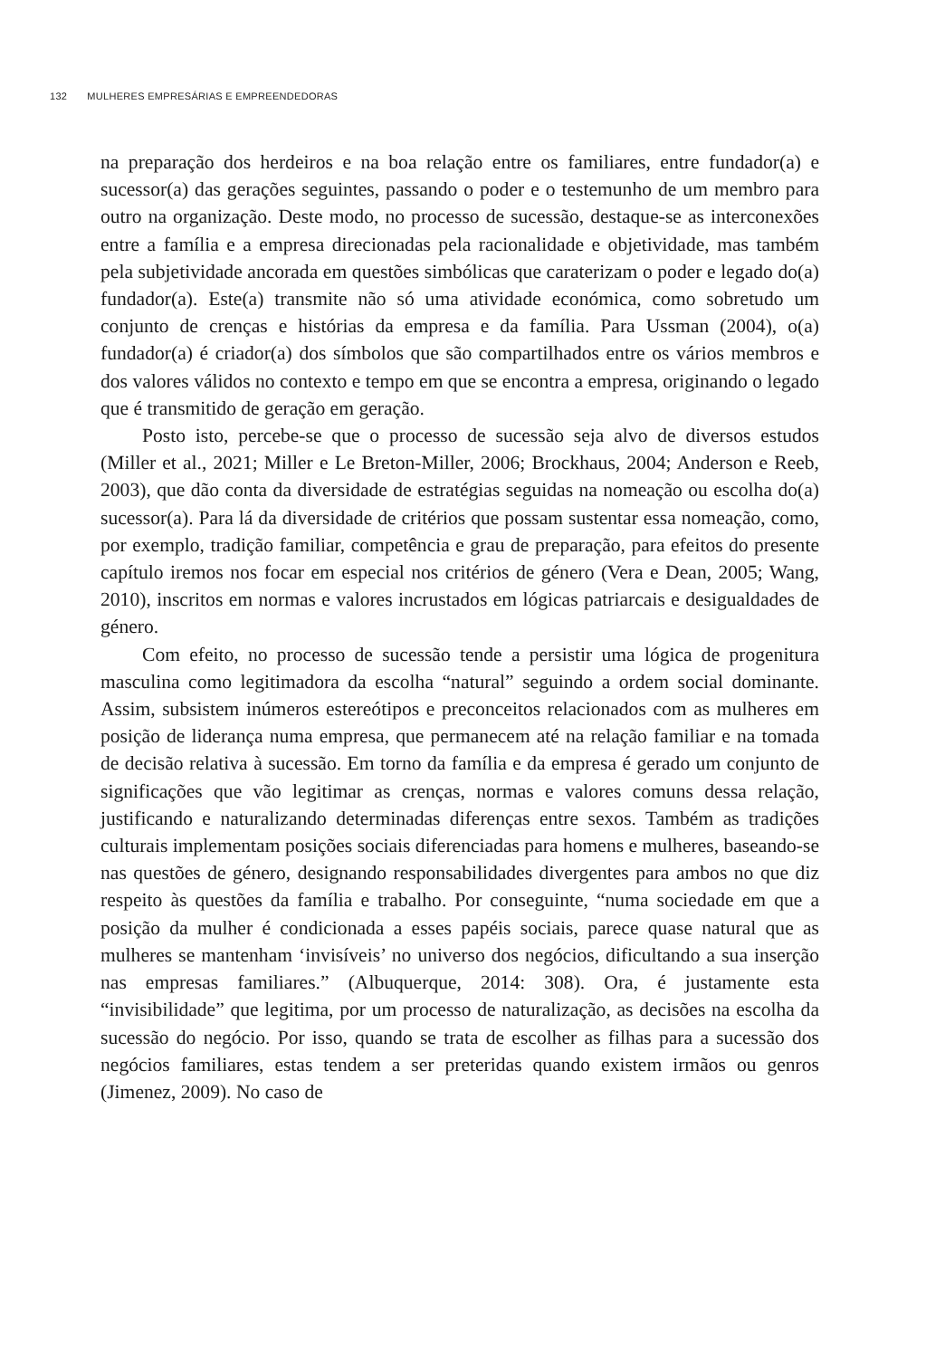132 MULHERES EMPRESÁRIAS E EMPREENDEDORAS
na preparação dos herdeiros e na boa relação entre os familiares, entre fundador(a) e sucessor(a) das gerações seguintes, passando o poder e o testemunho de um membro para outro na organização. Deste modo, no processo de sucessão, destaque-se as interconexões entre a família e a empresa direcionadas pela racionalidade e objetividade, mas também pela subjetividade ancorada em questões simbólicas que caraterizam o poder e legado do(a) fundador(a). Este(a) transmite não só uma atividade económica, como sobretudo um conjunto de crenças e histórias da empresa e da família. Para Ussman (2004), o(a) fundador(a) é criador(a) dos símbolos que são compartilhados entre os vários membros e dos valores válidos no contexto e tempo em que se encontra a empresa, originando o legado que é transmitido de geração em geração.
Posto isto, percebe-se que o processo de sucessão seja alvo de diversos estudos (Miller et al., 2021; Miller e Le Breton-Miller, 2006; Brockhaus, 2004; Anderson e Reeb, 2003), que dão conta da diversidade de estratégias seguidas na nomeação ou escolha do(a) sucessor(a). Para lá da diversidade de critérios que possam sustentar essa nomeação, como, por exemplo, tradição familiar, competência e grau de preparação, para efeitos do presente capítulo iremos nos focar em especial nos critérios de género (Vera e Dean, 2005; Wang, 2010), inscritos em normas e valores incrustados em lógicas patriarcais e desigualdades de género.
Com efeito, no processo de sucessão tende a persistir uma lógica de progenitura masculina como legitimadora da escolha “natural” seguindo a ordem social dominante. Assim, subsistem inúmeros estereótipos e preconceitos relacionados com as mulheres em posição de liderança numa empresa, que permanecem até na relação familiar e na tomada de decisão relativa à sucessão. Em torno da família e da empresa é gerado um conjunto de significações que vão legitimar as crenças, normas e valores comuns dessa relação, justificando e naturalizando determinadas diferenças entre sexos. Também as tradições culturais implementam posições sociais diferenciadas para homens e mulheres, baseando-se nas questões de género, designando responsabilidades divergentes para ambos no que diz respeito às questões da família e trabalho. Por conseguinte, “numa sociedade em que a posição da mulher é condicionada a esses papéis sociais, parece quase natural que as mulheres se mantenham ‘invisíveis’ no universo dos negócios, dificultando a sua inserção nas empresas familiares.” (Albuquerque, 2014: 308). Ora, é justamente esta “invisibilidade” que legitima, por um processo de naturalização, as decisões na escolha da sucessão do negócio. Por isso, quando se trata de escolher as filhas para a sucessão dos negócios familiares, estas tendem a ser preteridas quando existem irmãos ou genros (Jimenez, 2009). No caso de